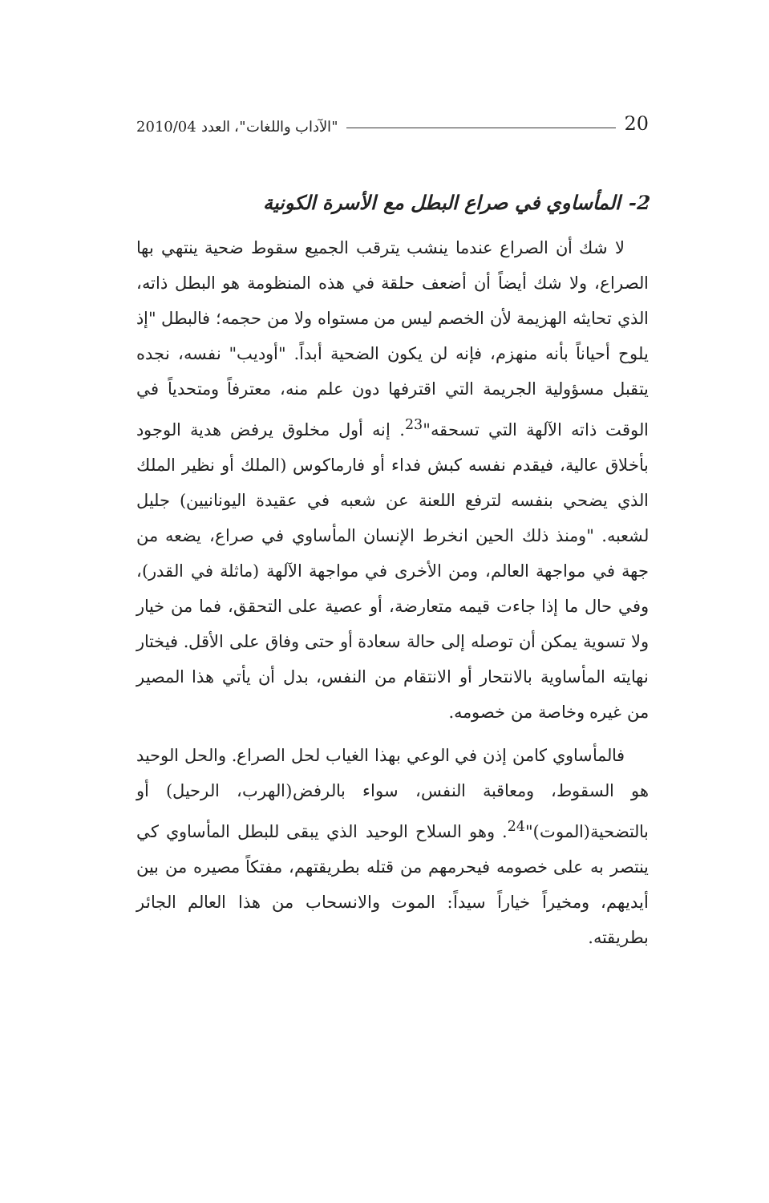20 "الآداب واللغات"، العدد 2010/04
2- المأساوي في صراع البطل مع الأسرة الكونية
لا شك أن الصراع عندما ينشب يترقب الجميع سقوط ضحية ينتهي بها الصراع، ولا شك أيضاً أن أضعف حلقة في هذه المنظومة هو البطل ذاته، الذي تحايثه الهزيمة لأن الخصم ليس من مستواه ولا من حجمه؛ فالبطل "إذ يلوح أحياناً بأنه منهزم، فإنه لن يكون الضحية أبداً. "أوديب" نفسه، نجده يتقبل مسؤولية الجريمة التي اقترفها دون علم منه، معترفاً ومتحدياً في الوقت ذاته الآلهة التي تسحقه"<sup>23</sup>. إنه أول مخلوق يرفض هدية الوجود بأخلاق عالية، فيقدم نفسه كبش فداء أو فارماكوس (الملك أو نظير الملك الذي يضحي بنفسه لترفع اللعنة عن شعبه في عقيدة اليونانيين) جليل لشعبه. "ومنذ ذلك الحين انخرط الإنسان المأساوي في صراع، يضعه من جهة في مواجهة العالم، ومن الأخرى في مواجهة الآلهة (ماثلة في القدر)، وفي حال ما إذا جاءت قيمه متعارضة، أو عصية على التحقق، فما من خيار ولا تسوية يمكن أن توصله إلى حالة سعادة أو حتى وفاق على الأقل. فيختار نهايته المأساوية بالانتحار أو الانتقام من النفس، بدل أن يأتي هذا المصير من غيره وخاصة من خصومه.
فالمأساوي كامن إذن في الوعي بهذا الغياب لحل الصراع. والحل الوحيد هو السقوط، ومعاقبة النفس، سواء بالرفض(الهرب، الرحيل) أو بالتضحية(الموت)"<sup>24</sup>. وهو السلاح الوحيد الذي يبقى للبطل المأساوي كي ينتصر به على خصومه فيحرمهم من قتله بطريقتهم، مفتكاً مصيره من بين أيديهم، ومخيراً خياراً سيداً: الموت والانسحاب من هذا العالم الجائر بطريقته.